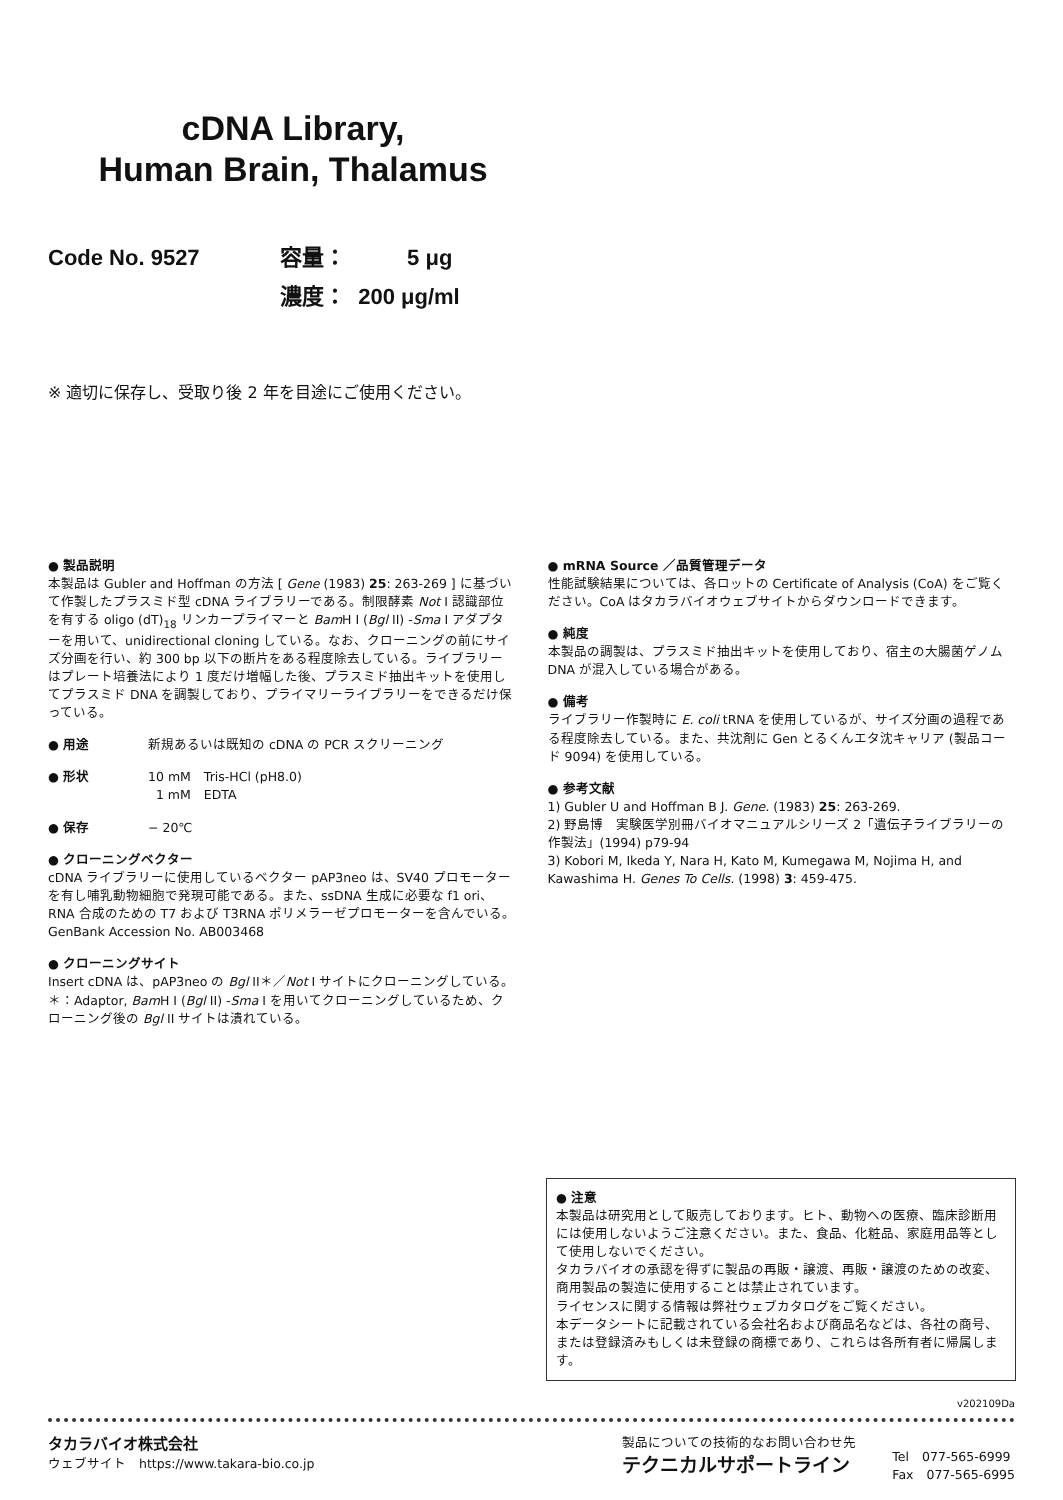cDNA Library,
Human Brain, Thalamus
Code No. 9527 容量： 5 μg
濃度： 200 μg/ml
※ 適切に保存し、受取り後 2 年を目途にご使用ください。
● 製品説明
本製品は Gubler and Hoffman の方法 [ Gene (1983) 25: 263-269 ] に基づいて作製したプラスミド型 cDNA ライブラリーである。制限酵素 Not I 認識部位を有する oligo (dT)<sub>18</sub> リンカープライマーと Bam H I (Bgl II) -Sma I アダプターを用いて、unidirectional cloning している。なお、クローニングの前にサイズ分画を行い、約 300 bp 以下の断片をある程度除去している。ライブラリーはプレート培養法により 1 度だけ増幅した後、プラスミド抽出キットを使用してプラスミド DNA を調製しており、プライマリーライブラリーをできるだけ保っている。
● 用途 新規あるいは既知の cDNA の PCR スクリーニング
● 形状 10 mM　Tris-HCl (pH8.0)
1 mM　EDTA
● 保存 − 20℃
● クローニングベクター
cDNA ライブラリーに使用しているベクター pAP3neo は、SV40 プロモーターを有し哺乳動物細胞で発現可能である。また、ssDNA 生成に必要な f1 ori、RNA 合成のための T7 および T3RNA ポリメラーゼプロモーターを含んでいる。
GenBank Accession No. AB003468
● クローニングサイト
Insert cDNA は、pAP3neo の Bgl II＊／Not I サイトにクローニングしている。
＊：Adaptor, Bam H I (Bgl II) -Sma I を用いてクローニングしているため、クローニング後の Bgl II サイトは潰れている。
● mRNA Source ／品質管理データ
性能試験結果については、各ロットの Certificate of Analysis (CoA) をご覧ください。CoA はタカラバイオウェブサイトからダウンロードできます。
● 純度
本製品の調製は、プラスミド抽出キットを使用しており、宿主の大腸菌ゲノム DNA が混入している場合がある。
● 備考
ライブラリー作製時に E. coli tRNA を使用しているが、サイズ分画の過程である程度除去している。また、共沈剤に Gen とるくんエタ沈キャリア (製品コード 9094) を使用している。
● 参考文献
1) Gubler U and Hoffman B J. Gene. (1983) 25: 263-269.
2) 野島博　実験医学別冊バイオマニュアルシリーズ 2「遺伝子ライブラリーの作製法」(1994) p79-94
3) Kobori M, Ikeda Y, Nara H, Kato M, Kumegawa M, Nojima H, and Kawashima H. Genes To Cells. (1998) 3: 459-475.
● 注意
本製品は研究用として販売しております。ヒト、動物への医療、臨床診断用には使用しないようご注意ください。また、食品、化粧品、家庭用品等として使用しないでください。
タカラバイオの承認を得ずに製品の再販・譲渡、再販・譲渡のための改変、商用製品の製造に使用することは禁止されています。
ライセンスに関する情報は弊社ウェブカタログをご覧ください。
本データシートに記載されている会社名および商品名などは、各社の商号、または登録済みもしくは未登録の商標であり、これらは各所有者に帰属します。
v202109Da
タカラバイオ株式会社
ウェブサイト　https://www.takara-bio.co.jp
製品についての技術的なお問い合わせ先
テクニカルサポートライン
Tel　077-565-6999
Fax　077-565-6995